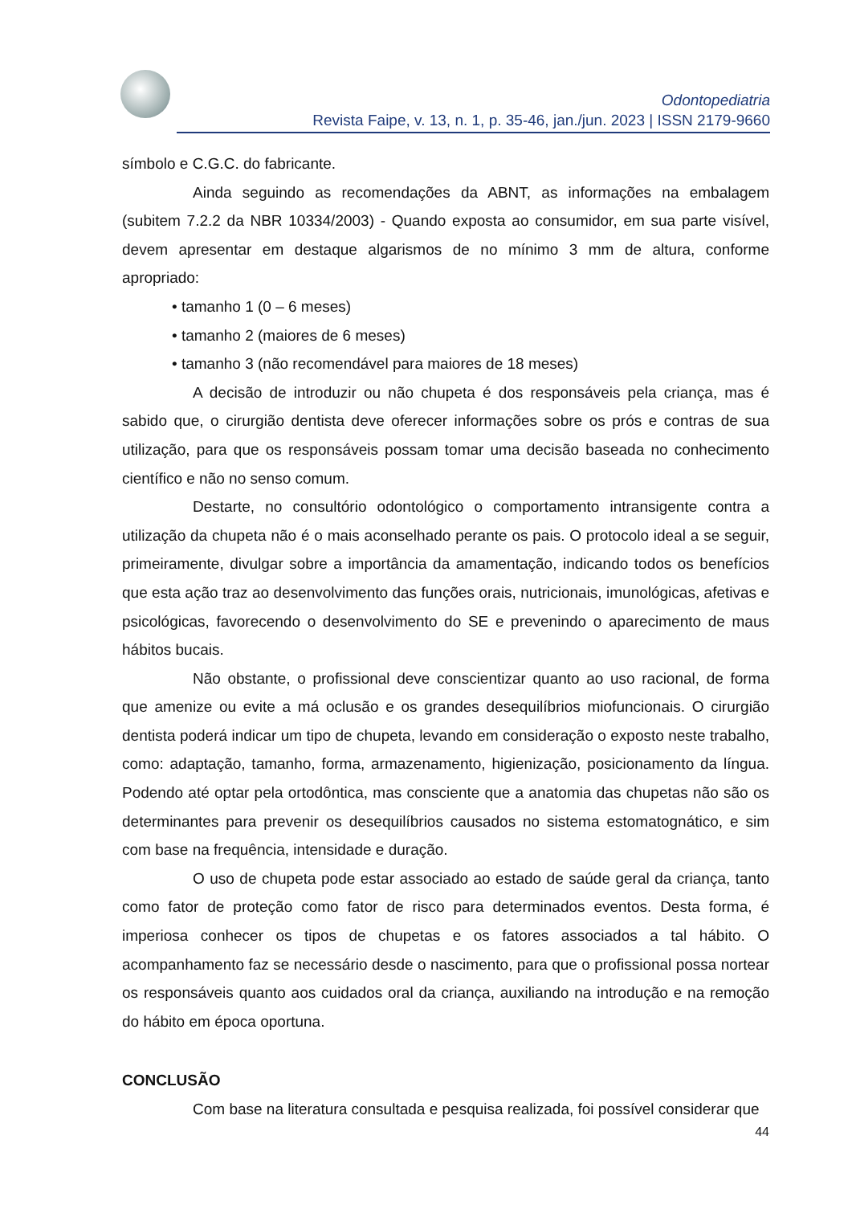Odontopediatria
Revista Faipe, v. 13, n. 1, p. 35-46, jan./jun. 2023 | ISSN 2179-9660
símbolo e C.G.C. do fabricante.
Ainda seguindo as recomendações da ABNT, as informações na embalagem (subitem 7.2.2 da NBR 10334/2003) - Quando exposta ao consumidor, em sua parte visível, devem apresentar em destaque algarismos de no mínimo 3 mm de altura, conforme apropriado:
• tamanho 1 (0 – 6 meses)
• tamanho 2 (maiores de 6 meses)
• tamanho 3 (não recomendável para maiores de 18 meses)
A decisão de introduzir ou não chupeta é dos responsáveis pela criança, mas é sabido que, o cirurgião dentista deve oferecer informações sobre os prós e contras de sua utilização, para que os responsáveis possam tomar uma decisão baseada no conhecimento científico e não no senso comum.
Destarte, no consultório odontológico o comportamento intransigente contra a utilização da chupeta não é o mais aconselhado perante os pais. O protocolo ideal a se seguir, primeiramente, divulgar sobre a importância da amamentação, indicando todos os benefícios que esta ação traz ao desenvolvimento das funções orais, nutricionais, imunológicas, afetivas e psicológicas, favorecendo o desenvolvimento do SE e prevenindo o aparecimento de maus hábitos bucais.
Não obstante, o profissional deve conscientizar quanto ao uso racional, de forma que amenize ou evite a má oclusão e os grandes desequilíbrios miofuncionais. O cirurgião dentista poderá indicar um tipo de chupeta, levando em consideração o exposto neste trabalho, como: adaptação, tamanho, forma, armazenamento, higienização, posicionamento da língua. Podendo até optar pela ortodôntica, mas consciente que a anatomia das chupetas não são os determinantes para prevenir os desequilíbrios causados no sistema estomatognático, e sim com base na frequência, intensidade e duração.
O uso de chupeta pode estar associado ao estado de saúde geral da criança, tanto como fator de proteção como fator de risco para determinados eventos. Desta forma, é imperiosa conhecer os tipos de chupetas e os fatores associados a tal hábito. O acompanhamento faz se necessário desde o nascimento, para que o profissional possa nortear os responsáveis quanto aos cuidados oral da criança, auxiliando na introdução e na remoção do hábito em época oportuna.
CONCLUSÃO
Com base na literatura consultada e pesquisa realizada, foi possível considerar que
44